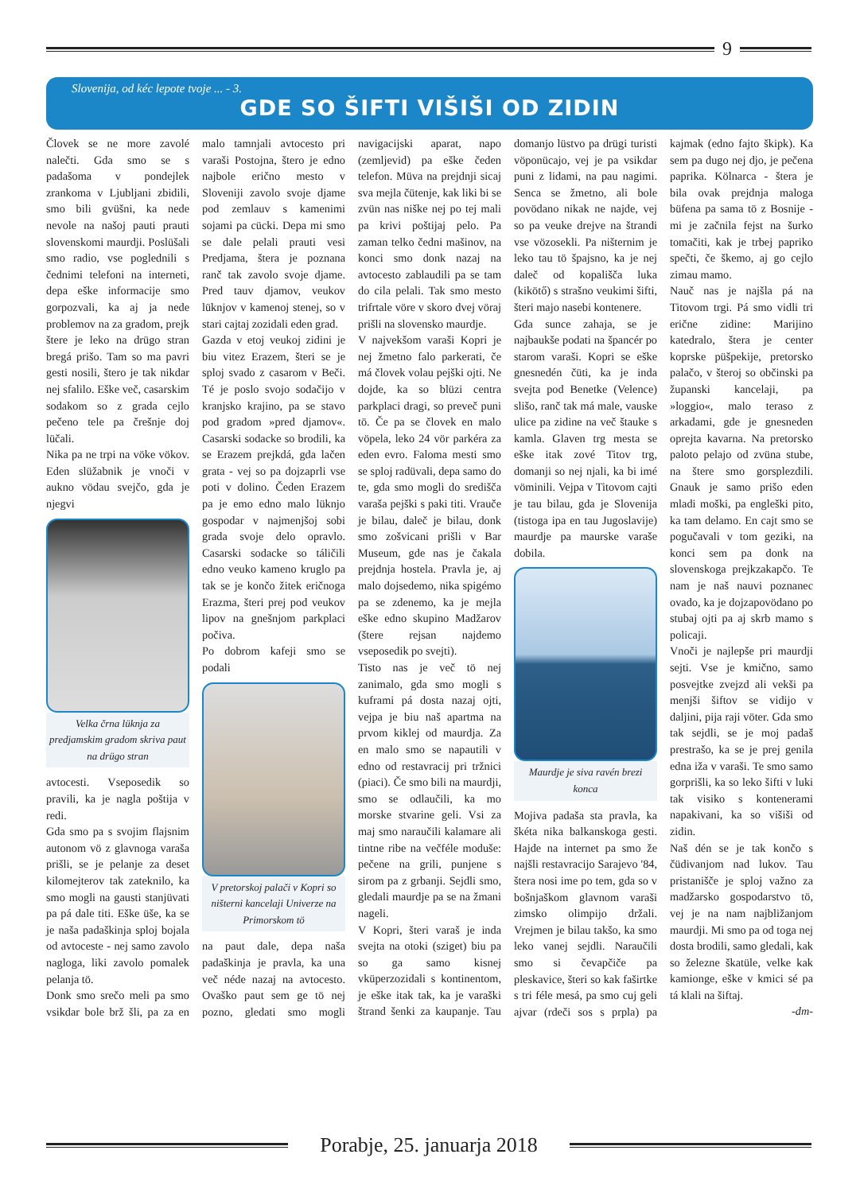9
Slovenija, od kéc lepote tvoje ... - 3.
GDE SO ŠIFTI VIŠIŠI OD ZIDIN
Človek se ne more zavolé nalečti. Gda smo se s padašoma v pondejlek zrankoma v Ljubljani zbidili, smo bili gvüšni, ka nede nevole na našoj pauti prauti slovenskomi maurdji. Poslüšali smo radio, vse poglednili s čednimi telefoni na interneti, depa eške informacije smo gorpozvali, ka aj ja nede problemov na za gradom, prejk štere je leko na drügo stran bregá prišo. Tam so ma pavri gesti nosili, štero je tak nikdar nej sfalilo. Eške več, casarskim sodakom so z grada cejlo pečeno tele pa črešnje doj lüčali.
Nika pa ne trpi na vöke vökov. Eden slüžabnik je vnoči v aukno vödau svejčo, gda je njegvi
Velka črna lüknja za predjamskim gradom skriva paut na drügo stran
avtocesti. Vseposedik so pravili, ka je nagla poštija v redi.
Gda smo pa s svojim flajsnim autonom vö z glavnoga varaša prišli, se je pelanje za deset kilomejterov tak zateknilo, ka smo mogli na gausti stanjüvati pa pá dale titi. Eške üše, ka se je naša padaškinja sploj bojala od avtoceste - nej samo zavolo nagloga, liki zavolo pomalek pelanja tö.
Donk smo srečo meli pa smo vsikdar bole brž šli, pa za en malo tamnjali avtocesto pri varaši Postojna, štero je edno najbole erično mesto v Sloveniji zavolo svoje djame pod zemlauv s kamenimi sojami pa cücki. Depa mi smo se dale pelali prauti vesi Predjama, štera je poznana ranč tak zavolo svoje djame. Pred tauv djamov, veukov lüknjov v kamenoj stenej, so v stari cajtaj zozidali eden grad.
Gazda v etoj veukoj zidini je biu vitez Erazem, šteri se je sploj svado z casarom v Beči. Té je poslo svojo sodačijo v kranjsko krajino, pa se stavo pod gradom »pred djamov«. Casarski sodacke so brodili, ka se Erazem prejkdá, gda lačen grata - vej so pa dojzaprli vse poti v dolino. Čeden Erazem pa je emo edno malo lüknjo gospodar v najmenjšoj sobi grada svoje delo opravlo. Casarski sodacke so táličili edno veuko kameno kruglo pa tak se je končo žitek eričnoga Erazma, šteri prej pod veukov lipov na gnešnjom parkplaci počiva.
Po dobrom kafeji smo se podali
V pretorskoj palači v Kopri so ništerni kancelaji Univerze na Primorskom tö
na paut dale, depa naša padaškinja je pravla, ka una več néde nazaj na avtocesto. Ovaško paut sem ge tö nej pozno, gledati smo mogli navigacijski aparat, napo (zemljevid) pa eške čeden telefon. Müva na prejdnji sicaj sva mejla čütenje, kak liki bi se zvün nas niške nej po tej mali pa krivi poštijaj pelo. Pa zaman telko čedni mašinov, na konci smo donk nazaj na avtocesto zablaudili pa se tam do cila pelali. Tak smo mesto trifrtale vöre v skoro dvej vöraj prišli na slovensko maurdje.
V najvekšom varaši Kopri je nej žmetno falo parkerati, če má človek volau pejški ojti. Ne dojde, ka so blüzi centra parkplaci dragi, so preveč puni tö. Če pa se človek en malo vöpela, leko 24 vör parkéra za eden evro. Faloma mesti smo se sploj radüvali, depa samo do te, gda smo mogli do središča varaša pejški s paki titi. Vrauče je bilau, daleč je bilau, donk smo zošvicani prišli v Bar Museum, gde nas je čakala prejdnja hostela. Pravla je, aj malo dojsedemo, nika spigémo pa se zdenemo, ka je mejla eške edno skupino Madžarov (štere rejsan najdemo vseposedik po svejti).
Tisto nas je več tö nej zanimalo, gda smo mogli s kuframi pá dosta nazaj ojti, vejpa je biu naš apartma na prvom kiklej od maurdja. Za en malo smo se napautili v edno od restavracij pri tržnici (piaci). Če smo bili na maurdji, smo se odlaučili, ka mo morske stvarine geli. Vsi za maj smo naraučili kalamare ali tintne ribe na večféle moduše: pečene na grili, punjene s sirom pa z grbanji. Sejdli smo, gledali maurdje pa se na žmani nageli.
V Kopri, šteri varaš je inda svejta na otoki (sziget) biu pa so ga samo kisnej vküperzozidali s kontinentom, je eške itak tak, ka je varaški štrand šenki za kaupanje. Tau domanjo lüstvo pa drügi turisti vöponücajo, vej je pa vsikdar puni z lidami, na pau nagimi. Senca se žmetno, ali bole povödano nikak ne najde, vej so pa veuke drejve na štrandi vse vözosekli. Pa ništernim je leko tau tö špajsno, ka je nej daleč od kopališča luka (kikötő) s strašno veukimi šifti, šteri majo nasebi kontenere.
Gda sunce zahaja, se je najbaukše podati na špancér po starom varaši. Kopri se eške gnesnedén čüti, ka je inda svejta pod Benetke (Velence) slišo, ranč tak má male, vauske ulice pa zidine na več štauke s kamla. Glaven trg mesta se eške itak zové Titov trg, domanji so nej njali, ka bi imé vöminili. Vejpa v Titovom cajti je tau bilau, gda je Slovenija (tistoga ipa en tau Jugoslavije) maurdje pa maurske varaše dobila.
Maurdje je siva ravén brezi konca
Mojiva padaša sta pravla, ka škéta nika balkanskoga gesti. Hajde na internet pa smo že najšli restavracijo Sarajevo '84, štera nosi ime po tem, gda so v bošnjaškom glavnom varaši zimsko olimpijo držali. Vrejmen je bilau takšo, ka smo leko vanej sejdli. Naraučili smo si čevapčiče pa pleskavice, šteri so kak faširtke s tri féle mesá, pa smo cuj geli ajvar (rdeči sos s prpla) pa kajmak (edno fajto škipk). Ka sem pa dugo nej djo, je pečena paprika. Kölnarca - štera je bila ovak prejdnja maloga büfena pa sama tö z Bosnije - mi je začnila fejst na šurko tomačiti, kak je trbej papriko spečti, če škemo, aj go cejlo zimau mamo.
Nauč nas je najšla pá na Titovom trgi. Pá smo vidli tri erične zidine: Marijino katedralo, štera je center koprske püšpekije, pretorsko palačo, v šteroj so občinski pa županski kancelaji, pa »loggio«, malo teraso z arkadami, gde je gnesneden oprejta kavarna. Na pretorsko paloto pelajo od zvüna stube, na štere smo gorsplezdili. Gnauk je samo prišo eden mladi moški, pa engleški pito, ka tam delamo. En cajt smo se pogučavali v tom geziki, na konci sem pa donk na slovenskoga prejkzakapčo. Te nam je naš nauvi poznanec ovado, ka je dojzapovödano po stubaj ojti pa aj skrb mamo s policaji.
Vnoči je najlepše pri maurdji sejti. Vse je kmično, samo posvejtke zvejzd ali vekši pa menjši šiftov se vidijo v daljini, pija raji vöter. Gda smo tak sejdli, se je moj padaš prestrašo, ka se je prej genila edna iža v varaši. Te smo samo gorprišli, ka so leko šifti v luki tak visiko s kontenerami napakivani, ka so višiši od zidin.
Naš dén se je tak končo s čüdivanjom nad lukov. Tau pristanišče je sploj važno za madžarsko gospodarstvo tö, vej je na nam najbližanjom maurdji. Mi smo pa od toga nej dosta brodili, samo gledali, kak so železne škatüle, velke kak kamionge, eške v kmici sé pa tá klali na šiftaj.
-dm-
Porabje, 25. januarja 2018